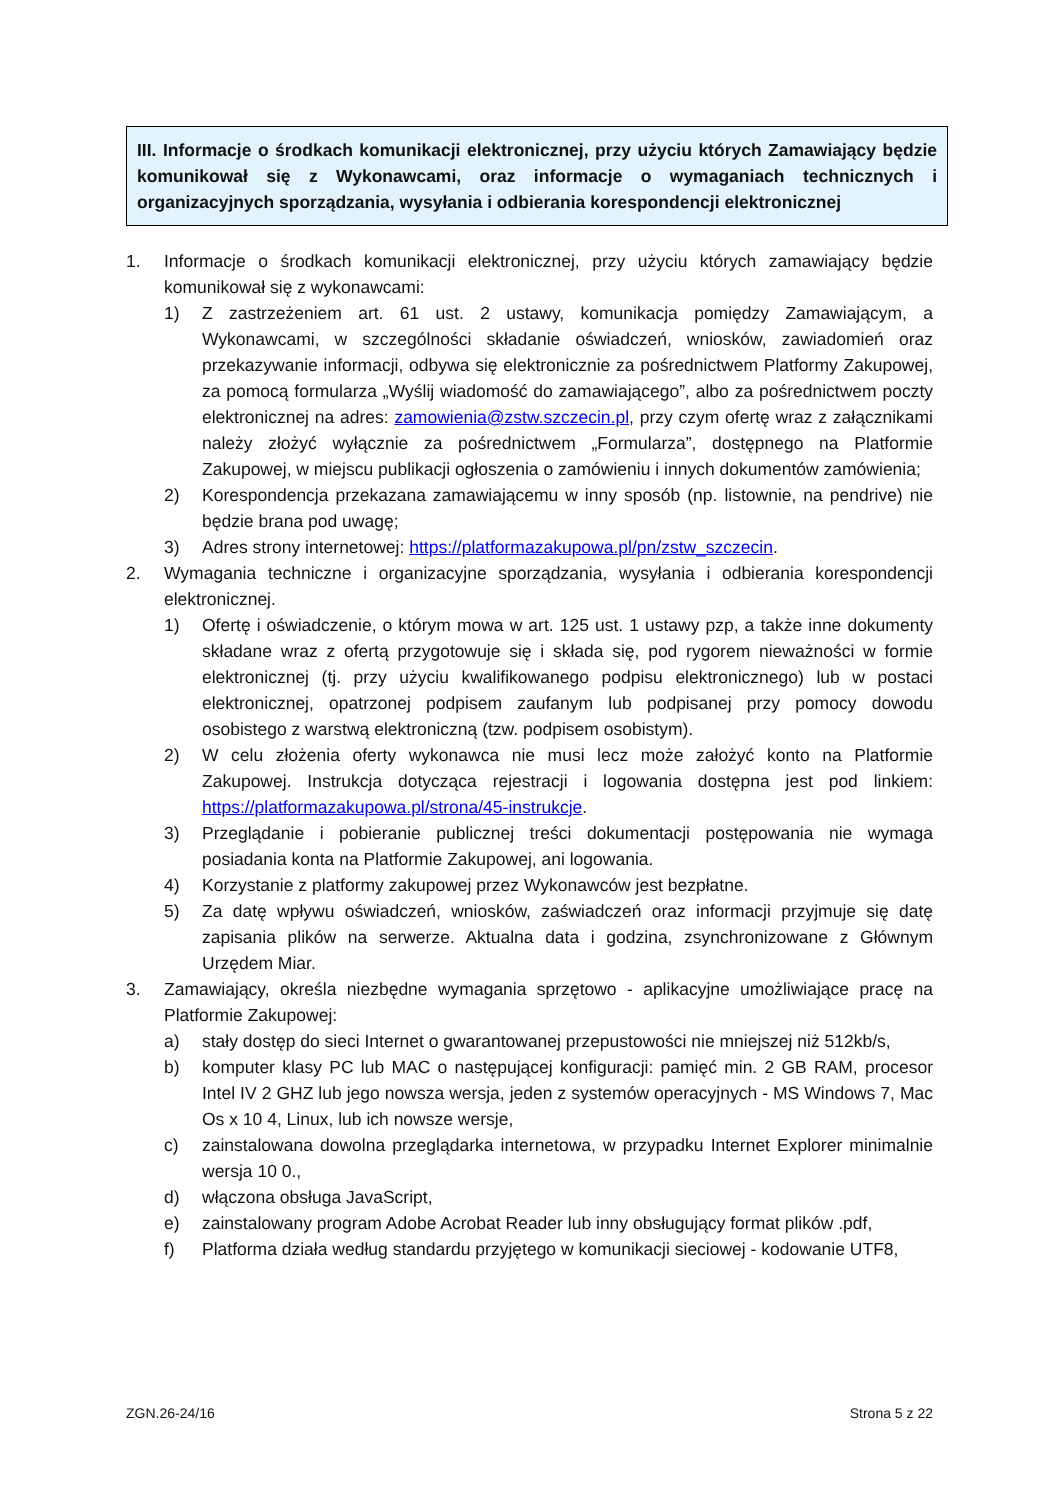III. Informacje o środkach komunikacji elektronicznej, przy użyciu których Zamawiający będzie komunikował się z Wykonawcami, oraz informacje o wymaganiach technicznych i organizacyjnych sporządzania, wysyłania i odbierania korespondencji elektronicznej
1. Informacje o środkach komunikacji elektronicznej, przy użyciu których zamawiający będzie komunikował się z wykonawcami:
1) Z zastrzeżeniem art. 61 ust. 2 ustawy, komunikacja pomiędzy Zamawiającym, a Wykonawcami, w szczególności składanie oświadczeń, wniosków, zawiadomień oraz przekazywanie informacji, odbywa się elektronicznie za pośrednictwem Platformy Zakupowej, za pomocą formularza „Wyślij wiadomość do zamawiającego”, albo za pośrednictwem poczty elektronicznej na adres: zamowienia@zstw.szczecin.pl, przy czym ofertę wraz z załącznikami należy złożyć wyłącznie za pośrednictwem „Formularza”, dostępnego na Platformie Zakupowej, w miejscu publikacji ogłoszenia o zamówieniu i innych dokumentów zamówienia;
2) Korespondencja przekazana zamawiającemu w inny sposób (np. listownie, na pendrive) nie będzie brana pod uwagę;
3) Adres strony internetowej: https://platformazakupowa.pl/pn/zstw_szczecin.
2. Wymagania techniczne i organizacyjne sporządzania, wysyłania i odbierania korespondencji elektronicznej.
1) Ofertę i oświadczenie, o którym mowa w art. 125 ust. 1 ustawy pzp, a także inne dokumenty składane wraz z ofertą przygotowuje się i składa się, pod rygorem nieważności w formie elektronicznej (tj. przy użyciu kwalifikowanego podpisu elektronicznego) lub w postaci elektronicznej, opatrzonej podpisem zaufanym lub podpisanej przy pomocy dowodu osobistego z warstwą elektroniczną (tzw. podpisem osobistym).
2) W celu złożenia oferty wykonawca nie musi lecz może założyć konto na Platformie Zakupowej. Instrukcja dotycząca rejestracji i logowania dostępna jest pod linkiem: https://platformazakupowa.pl/strona/45-instrukcje.
3) Przeglądanie i pobieranie publicznej treści dokumentacji postępowania nie wymaga posiadania konta na Platformie Zakupowej, ani logowania.
4) Korzystanie z platformy zakupowej przez Wykonawców jest bezpłatne.
5) Za datę wpływu oświadczeń, wniosków, zaświadczeń oraz informacji przyjmuje się datę zapisania plików na serwerze. Aktualna data i godzina, zsynchronizowane z Głównym Urzędem Miar.
3. Zamawiający, określa niezbędne wymagania sprzętowo - aplikacyjne umożliwiające pracę na Platformie Zakupowej:
a) stały dostęp do sieci Internet o gwarantowanej przepustowości nie mniejszej niż 512kb/s,
b) komputer klasy PC lub MAC o następującej konfiguracji: pamięć min. 2 GB RAM, procesor Intel IV 2 GHZ lub jego nowsza wersja, jeden z systemów operacyjnych - MS Windows 7, Mac Os x 10 4, Linux, lub ich nowsze wersje,
c) zainstalowana dowolna przeglądarka internetowa, w przypadku Internet Explorer minimalnie wersja 10 0.,
d) włączona obsługa JavaScript,
e) zainstalowany program Adobe Acrobat Reader lub inny obsługujący format plików .pdf,
f) Platforma działa według standardu przyjętego w komunikacji sieciowej - kodowanie UTF8,
ZGN.26-24/16 Strona 5 z 22